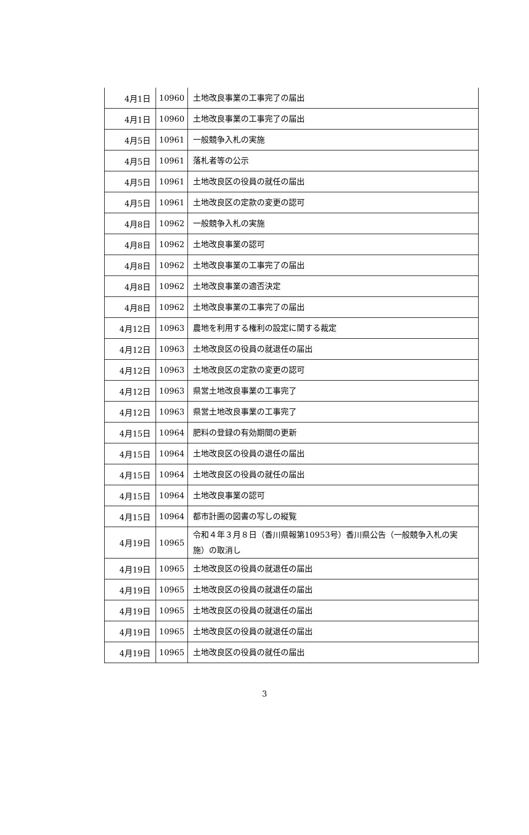| 4月1日 | 10960 | 土地改良事業の工事完了の届出 |
| 4月1日 | 10960 | 土地改良事業の工事完了の届出 |
| 4月5日 | 10961 | 一般競争入札の実施 |
| 4月5日 | 10961 | 落札者等の公示 |
| 4月5日 | 10961 | 土地改良区の役員の就任の届出 |
| 4月5日 | 10961 | 土地改良区の定款の変更の認可 |
| 4月8日 | 10962 | 一般競争入札の実施 |
| 4月8日 | 10962 | 土地改良事業の認可 |
| 4月8日 | 10962 | 土地改良事業の工事完了の届出 |
| 4月8日 | 10962 | 土地改良事業の適否決定 |
| 4月8日 | 10962 | 土地改良事業の工事完了の届出 |
| 4月12日 | 10963 | 農地を利用する権利の設定に関する裁定 |
| 4月12日 | 10963 | 土地改良区の役員の就退任の届出 |
| 4月12日 | 10963 | 土地改良区の定款の変更の認可 |
| 4月12日 | 10963 | 県営土地改良事業の工事完了 |
| 4月12日 | 10963 | 県営土地改良事業の工事完了 |
| 4月15日 | 10964 | 肥料の登録の有効期間の更新 |
| 4月15日 | 10964 | 土地改良区の役員の退任の届出 |
| 4月15日 | 10964 | 土地改良区の役員の就任の届出 |
| 4月15日 | 10964 | 土地改良事業の認可 |
| 4月15日 | 10964 | 都市計画の図書の写しの縦覧 |
| 4月19日 | 10965 | 令和４年３月８日（香川県報第10953号）香川県公告（一般競争入札の実施）の取消し |
| 4月19日 | 10965 | 土地改良区の役員の就退任の届出 |
| 4月19日 | 10965 | 土地改良区の役員の就退任の届出 |
| 4月19日 | 10965 | 土地改良区の役員の就退任の届出 |
| 4月19日 | 10965 | 土地改良区の役員の就退任の届出 |
| 4月19日 | 10965 | 土地改良区の役員の就任の届出 |
3